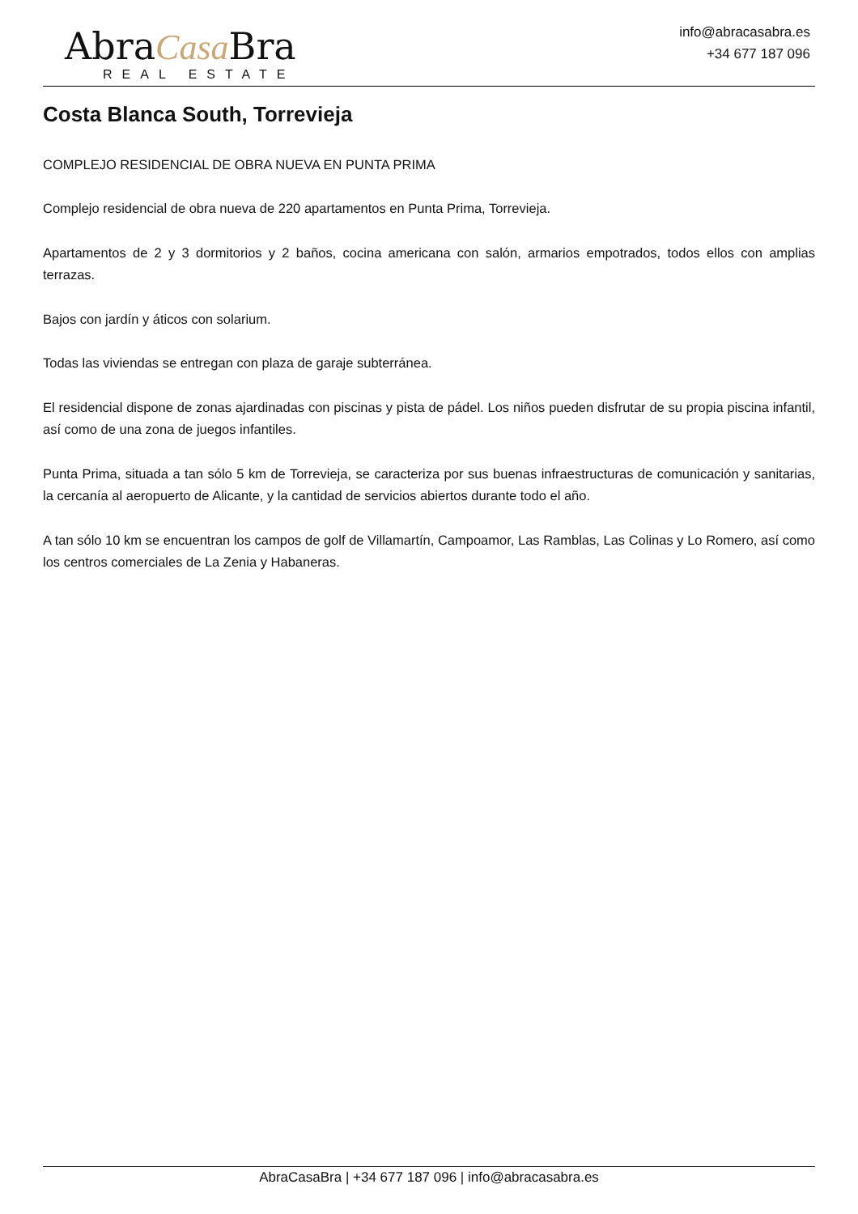AbraCasa Bra
REAL ESTATE
info@abracasabra.es
+34 677 187 096
Costa Blanca South, Torrevieja
COMPLEJO RESIDENCIAL DE OBRA NUEVA EN PUNTA PRIMA
Complejo residencial de obra nueva de 220 apartamentos en Punta Prima, Torrevieja.
Apartamentos de 2 y 3 dormitorios y 2 baños, cocina americana con salón, armarios empotrados, todos ellos con amplias terrazas.
Bajos con jardín y áticos con solarium.
Todas las viviendas se entregan con plaza de garaje subterránea.
El residencial dispone de zonas ajardinadas con piscinas y pista de pádel. Los niños pueden disfrutar de su propia piscina infantil, así como de una zona de juegos infantiles.
Punta Prima, situada a tan sólo 5 km de Torrevieja, se caracteriza por sus buenas infraestructuras de comunicación y sanitarias, la cercanía al aeropuerto de Alicante, y la cantidad de servicios abiertos durante todo el año.
A tan sólo 10 km se encuentran los campos de golf de Villamartín, Campoamor, Las Ramblas, Las Colinas y Lo Romero, así como los centros comerciales de La Zenia y Habaneras.
AbraCasaBra | +34 677 187 096 | info@abracasabra.es